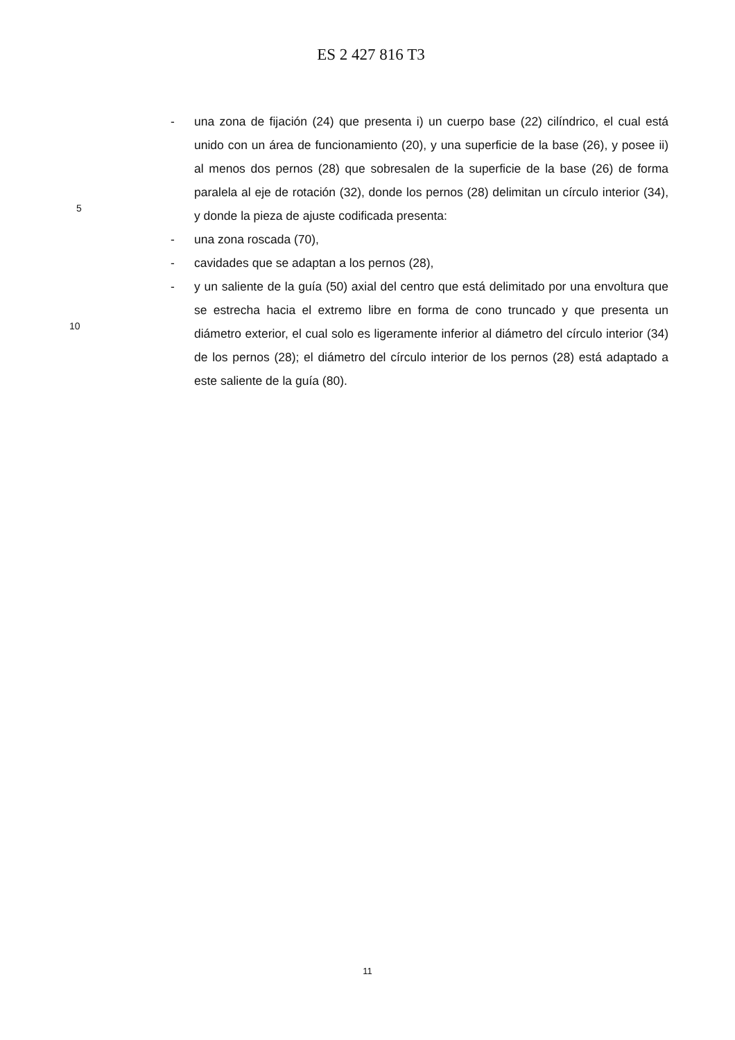ES 2 427 816 T3
- una zona de fijación (24) que presenta i) un cuerpo base (22) cilíndrico, el cual está unido con un área de funcionamiento (20), y una superficie de la base (26), y posee ii) al menos dos pernos (28) que sobresalen de la superficie de la base (26) de forma paralela al eje de rotación (32), donde los pernos (28) delimitan un círculo interior (34), y donde la pieza de ajuste codificada presenta:
- una zona roscada (70),
- cavidades que se adaptan a los pernos (28),
- y un saliente de la guía (50) axial del centro que está delimitado por una envoltura que se estrecha hacia el extremo libre en forma de cono truncado y que presenta un diámetro exterior, el cual solo es ligeramente inferior al diámetro del círculo interior (34) de los pernos (28); el diámetro del círculo interior de los pernos (28) está adaptado a este saliente de la guía (80).
5
10
11